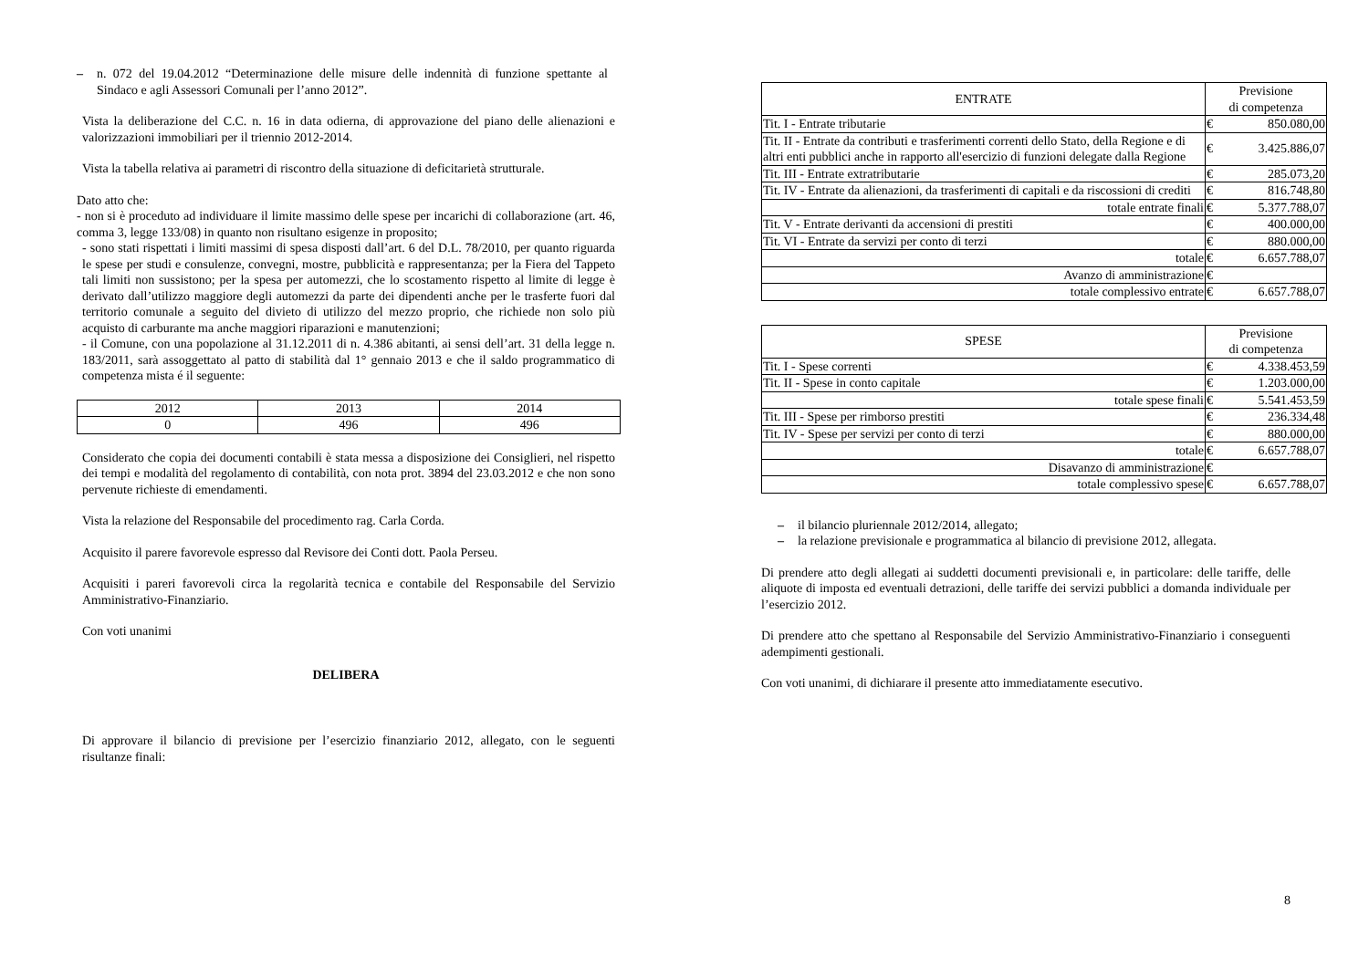– n. 072 del 19.04.2012 “Determinazione delle misure delle indennità di funzione spettante al Sindaco e agli Assessori Comunali per l’anno 2012”.
Vista la deliberazione del C.C. n. 16 in data odierna, di approvazione del piano delle alienazioni e valorizzazioni immobiliari per il triennio 2012-2014.
Vista la tabella relativa ai parametri di riscontro della situazione di deficitarietà strutturale.
Dato atto che:
- non si è proceduto ad individuare il limite massimo delle spese per incarichi di collaborazione (art. 46, comma 3, legge 133/08) in quanto non risultano esigenze in proposito;
- sono stati rispettati i limiti massimi di spesa disposti dall’art. 6 del D.L. 78/2010, per quanto riguarda le spese per studi e consulenze, convegni, mostre, pubblicità e rappresentanza; per la Fiera del Tappeto tali limiti non sussistono; per la spesa per automezzi, che lo scostamento rispetto al limite di legge è derivato dall’utilizzo maggiore degli automezzi da parte dei dipendenti anche per le trasferte fuori dal territorio comunale a seguito del divieto di utilizzo del mezzo proprio, che richiede non solo più acquisto di carburante ma anche maggiori riparazioni e manutenzioni;
- il Comune, con una popolazione al 31.12.2011 di n. 4.386 abitanti, ai sensi dell’art. 31 della legge n. 183/2011, sarà assoggettato al patto di stabilità dal 1° gennaio 2013 e che il saldo programmatico di competenza mista é il seguente:
| 2012 | 2013 | 2014 |
| 0 | 496 | 496 |
Considerato che copia dei documenti contabili è stata messa a disposizione dei Consiglieri, nel rispetto dei tempi e modalità del regolamento di contabilità, con nota prot. 3894 del 23.03.2012 e che non sono pervenute richieste di emendamenti.
Vista la relazione del Responsabile del procedimento rag. Carla Corda.
Acquisito il parere favorevole espresso dal Revisore dei Conti dott. Paola Perseu.
Acquisiti i pareri favorevoli circa la regolarità tecnica e contabile del Responsabile del Servizio Amministrativo-Finanziario.
Con voti unanimi
DELIBERA
Di approvare il bilancio di previsione per l’esercizio finanziario 2012, allegato, con le seguenti risultanze finali:
| ENTRATE | Previsione di competenza | |
| Tit. I - Entrate tributarie | € | 850.080,00 |
| Tit. II - Entrate da contributi e trasferimenti correnti dello Stato, della Regione e di altri enti pubblici anche in rapporto all'esercizio di funzioni delegate dalla Regione | € | 3.425.886,07 |
| Tit. III - Entrate extratributarie | € | 285.073,20 |
| Tit. IV - Entrate da alienazioni, da trasferimenti di capitali e da riscossioni di crediti | € | 816.748,80 |
| totale entrate finali | € | 5.377.788,07 |
| Tit. V - Entrate derivanti da accensioni di prestiti | € | 400.000,00 |
| Tit. VI - Entrate da servizi per conto di terzi | € | 880.000,00 |
| totale | € | 6.657.788,07 |
| Avanzo di amministrazione | € | |
| totale complessivo entrate | € | 6.657.788,07 |
| SPESE | Previsione di competenza | |
| Tit. I - Spese correnti | € | 4.338.453,59 |
| Tit. II - Spese in conto capitale | € | 1.203.000,00 |
| totale spese finali | € | 5.541.453,59 |
| Tit. III - Spese per rimborso prestiti | € | 236.334,48 |
| Tit. IV - Spese per servizi per conto di terzi | € | 880.000,00 |
| totale | € | 6.657.788,07 |
| Disavanzo di amministrazione | € | |
| totale complessivo spese | € | 6.657.788,07 |
– il bilancio pluriennale 2012/2014, allegato;
– la relazione previsionale e programmatica al bilancio di previsione 2012, allegata.
Di prendere atto degli allegati ai suddetti documenti previsionali e, in particolare: delle tariffe, delle aliquote di imposta ed eventuali detrazioni, delle tariffe dei servizi pubblici a domanda individuale per l’esercizio 2012.
Di prendere atto che spettano al Responsabile del Servizio Amministrativo-Finanziario i conseguenti adempimenti gestionali.
Con voti unanimi, di dichiarare il presente atto immediatamente esecutivo.
8